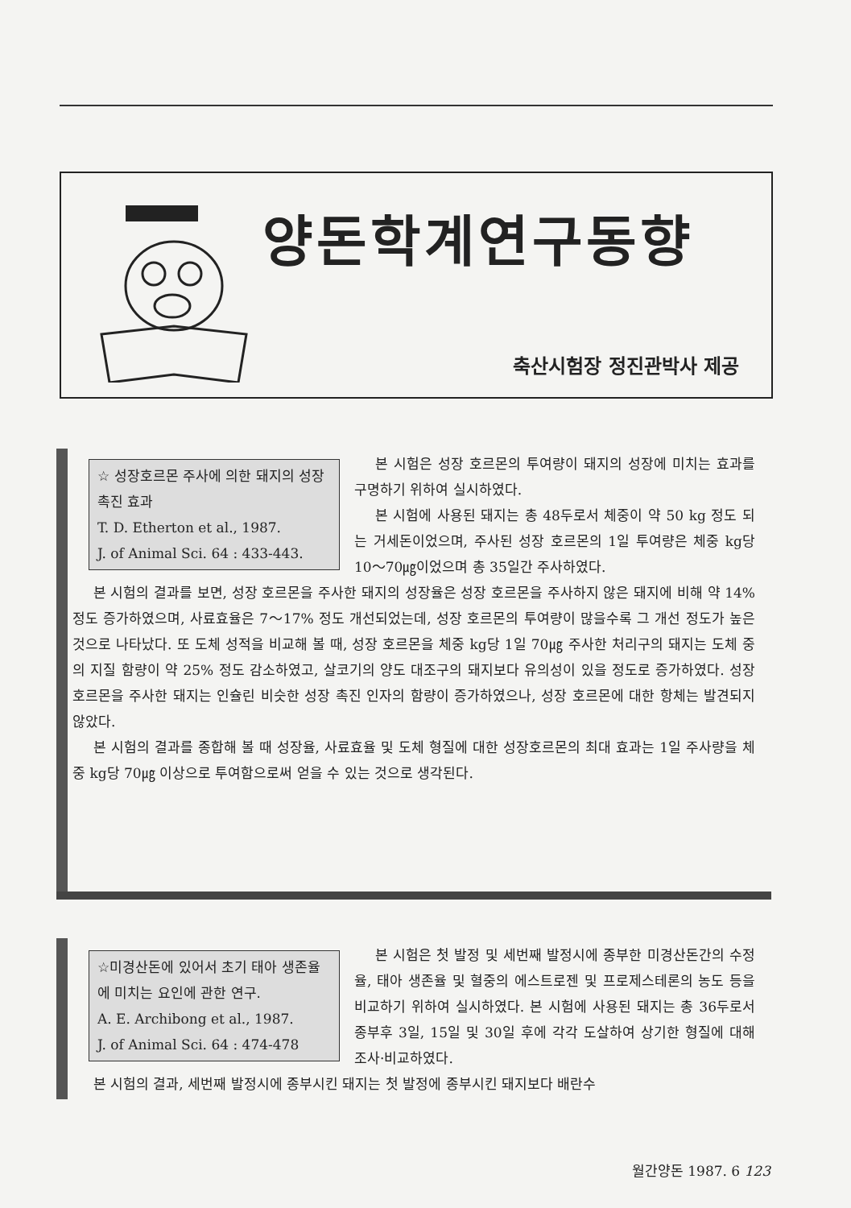양돈학계연구동향
축산시험장 정진관박사 제공
☆ 성장호르몬 주사에 의한 돼지의 성장 촉진 효과
T. D. Etherton et al., 1987.
J. of Animal Sci. 64 : 433-443.
본 시험은 성장 호르몬의 투여량이 돼지의 성장에 미치는 효과를 구명하기 위하여 실시하였다.
본 시험에 사용된 돼지는 총 48두로서 체중이 약 50 kg 정도 되는 거세돈이었으며, 주사된 성장 호르몬의 1일 투여량은 체중 kg당 10～70㎍이었으며 총 35일간 주사하였다.
본 시험의 결과를 보면, 성장 호르몬을 주사한 돼지의 성장율은 성장 호르몬을 주사하지 않은 돼지에 비해 약 14% 정도 증가하였으며, 사료효율은 7～17% 정도 개선되었는데, 성장 호르몬의 투여량이 많을수록 그 개선 정도가 높은 것으로 나타났다. 또 도체 성적을 비교해 볼 때, 성장 호르몬을 체중 kg당 1일 70㎍ 주사한 처리구의 돼지는 도체 중의 지질 함량이 약 25% 정도 감소하였고, 살코기의 양도 대조구의 돼지보다 유의성이 있을 정도로 증가하였다. 성장 호르몬을 주사한 돼지는 인슐린 비슷한 성장 촉진 인자의 함량이 증가하였으나, 성장 호르몬에 대한 항체는 발견되지 않았다.
본 시험의 결과를 종합해 볼 때 성장율, 사료효율 및 도체 형질에 대한 성장호르몬의 최대 효과는 1일 주사량을 체중 kg당 70㎍ 이상으로 투여함으로써 얻을 수 있는 것으로 생각된다.
☆미경산돈에 있어서 초기 태아 생존율에 미치는 요인에 관한 연구.
A. E. Archibong et al., 1987.
J. of Animal Sci. 64 : 474-478
본 시험은 첫 발정 및 세번째 발정시에 종부한 미경산돈간의 수정율, 태아 생존율 및 혈중의 에스트로젠 및 프로제스테론의 농도 등을 비교하기 위하여 실시하였다. 본 시험에 사용된 돼지는 총 36두로서 종부후 3일, 15일 및 30일 후에 각각 도살하여 상기한 형질에 대해 조사·비교하였다.
본 시험의 결과, 세번째 발정시에 종부시킨 돼지는 첫 발정에 종부시킨 돼지보다 배란수
월간양돈 1987. 6 123